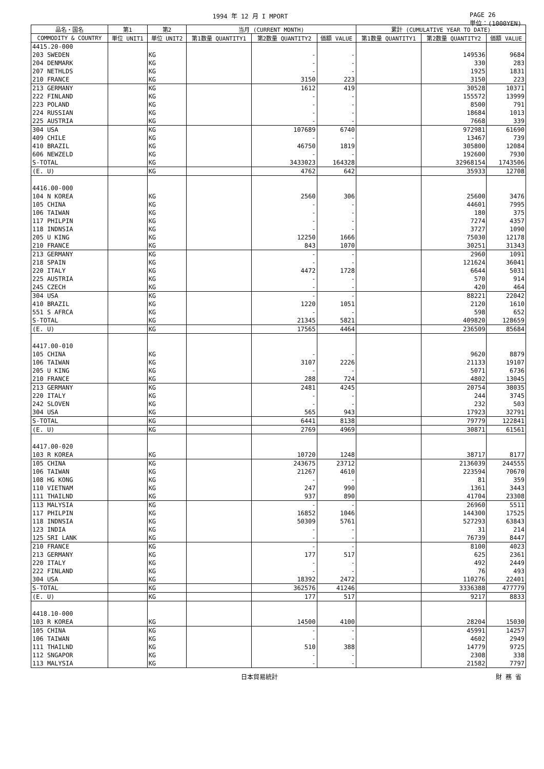1994 年 12 月 I MPORT PAGE 26
単位：(1000YEN)
| 品名・国名 | 第1 | 第2 | 当月 (CURRENT MONTH) | | | 累計 (CUMULATIVE YEAR TO DATE) | | |
| --- | --- | --- | --- | --- | --- | --- | --- | --- |
| COMMODITY & COUNTRY | 単位 UNIT1 | 単位 UNIT2 | 第1数量 QUANTITY1 | 第2数量 QUANTITY2 | 価額 VALUE | 第1数量 QUANTITY1 | 第2数量 QUANTITY2 | 価額 VALUE |
| 4415.20-000 | | | | | | | | |
| 203 SWEDEN | | KG | | - | - | | 149536 | 9684 |
| 204 DENMARK | | KG | | - | - | | 330 | 283 |
| 207 NETHLDS | | KG | | - | - | | 1925 | 1831 |
| 210 FRANCE | | KG | | 3150 | 223 | | 3150 | 223 |
| 213 GERMANY | | KG | | 1612 | 419 | | 30528 | 10371 |
| 222 FINLAND | | KG | | - | - | | 155572 | 13999 |
| 223 POLAND | | KG | | - | - | | 8500 | 791 |
| 224 RUSSIAN | | KG | | - | - | | 18684 | 1013 |
| 225 AUSTRIA | | KG | | - | - | | 7668 | 339 |
| 304 USA | | KG | | 107689 | 6740 | | 972981 | 61690 |
| 409 CHILE | | KG | | - | - | | 13467 | 739 |
| 410 BRAZIL | | KG | | 46750 | 1819 | | 305800 | 12084 |
| 606 NEWZELD | | KG | | - | - | | 192600 | 7930 |
| S-TOTAL | | KG | | 3433023 | 164328 | | 32968154 | 1743506 |
| (E. U) | | KG | | 4762 | 642 | | 35933 | 12708 |
| 4416.00-000 | | | | | | | | |
| 104 N KOREA | | KG | | 2560 | 306 | | 25600 | 3476 |
| 105 CHINA | | KG | | - | - | | 44601 | 7995 |
| 106 TAIWAN | | KG | | - | - | | 180 | 375 |
| 117 PHILPIN | | KG | | - | - | | 7274 | 4357 |
| 118 INDNSIA | | KG | | - | - | | 3727 | 1090 |
| 205 U KING | | KG | | 12250 | 1666 | | 75030 | 12178 |
| 210 FRANCE | | KG | | 843 | 1070 | | 30251 | 31343 |
| 213 GERMANY | | KG | | - | - | | 2960 | 1091 |
| 218 SPAIN | | KG | | - | - | | 121624 | 36041 |
| 220 ITALY | | KG | | 4472 | 1728 | | 6644 | 5031 |
| 225 AUSTRIA | | KG | | - | - | | 570 | 914 |
| 245 CZECH | | KG | | - | - | | 420 | 464 |
| 304 USA | | KG | | - | - | | 88221 | 22042 |
| 410 BRAZIL | | KG | | 1220 | 1051 | | 2120 | 1610 |
| 551 S AFRCA | | KG | | - | - | | 598 | 652 |
| S-TOTAL | | KG | | 21345 | 5821 | | 409820 | 128659 |
| (E. U) | | KG | | 17565 | 4464 | | 236509 | 85684 |
| 4417.00-010 | | | | | | | | |
| 105 CHINA | | KG | | - | - | | 9620 | 8879 |
| 106 TAIWAN | | KG | | 3107 | 2226 | | 21133 | 19107 |
| 205 U KING | | KG | | - | - | | 5071 | 6736 |
| 210 FRANCE | | KG | | 288 | 724 | | 4802 | 13045 |
| 213 GERMANY | | KG | | 2481 | 4245 | | 20754 | 38035 |
| 220 ITALY | | KG | | - | - | | 244 | 3745 |
| 242 SLOVEN | | KG | | - | - | | 232 | 503 |
| 304 USA | | KG | | 565 | 943 | | 17923 | 32791 |
| S-TOTAL | | KG | | 6441 | 8138 | | 79779 | 122841 |
| (E. U) | | KG | | 2769 | 4969 | | 30871 | 61561 |
| 4417.00-020 | | | | | | | | |
| 103 R KOREA | | KG | | 10720 | 1248 | | 38717 | 8177 |
| 105 CHINA | | KG | | 243675 | 23712 | | 2136039 | 244555 |
| 106 TAIWAN | | KG | | 21267 | 4610 | | 223594 | 70670 |
| 108 HG KONG | | KG | | - | - | | 81 | 359 |
| 110 VIETNAM | | KG | | 247 | 990 | | 1361 | 3443 |
| 111 THAILND | | KG | | 937 | 890 | | 41704 | 23308 |
| 113 MALYSIA | | KG | | - | - | | 26960 | 5511 |
| 117 PHILPIN | | KG | | 16852 | 1046 | | 144300 | 17525 |
| 118 INDNSIA | | KG | | 50309 | 5761 | | 527293 | 63843 |
| 123 INDIA | | KG | | - | - | | 31 | 214 |
| 125 SRI LANK | | KG | | - | - | | 76739 | 8447 |
| 210 FRANCE | | KG | | - | - | | 8100 | 4023 |
| 213 GERMANY | | KG | | 177 | 517 | | 625 | 2361 |
| 220 ITALY | | KG | | - | - | | 492 | 2449 |
| 222 FINLAND | | KG | | - | - | | 76 | 493 |
| 304 USA | | KG | | 18392 | 2472 | | 110276 | 22401 |
| S-TOTAL | | KG | | 362576 | 41246 | | 3336388 | 477779 |
| (E. U) | | KG | | 177 | 517 | | 9217 | 8833 |
| 4418.10-000 | | | | | | | | |
| 103 R KOREA | | KG | | 14500 | 4100 | | 28204 | 15030 |
| 105 CHINA | | KG | | - | - | | 45991 | 14257 |
| 106 TAIWAN | | KG | | - | - | | 4602 | 2949 |
| 111 THAILND | | KG | | 510 | 388 | | 14779 | 9725 |
| 112 SNGAPOR | | KG | | - | - | | 2308 | 338 |
| 113 MALYSIA | | KG | | - | - | | 21582 | 7797 |
日本貿易統計 財 務 省